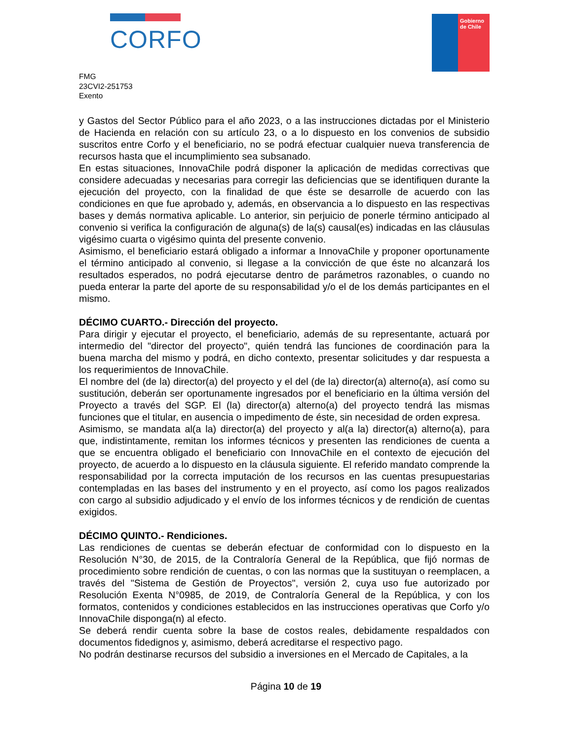CORFO
Gobierno
de Chile
FMG
23CVI2-251753
Exento
y Gastos del Sector Público para el año 2023, o a las instrucciones dictadas por el Ministerio de Hacienda en relación con su artículo 23, o a lo dispuesto en los convenios de subsidio suscritos entre Corfo y el beneficiario, no se podrá efectuar cualquier nueva transferencia de recursos hasta que el incumplimiento sea subsanado.
En estas situaciones, InnovaChile podrá disponer la aplicación de medidas correctivas que considere adecuadas y necesarias para corregir las deficiencias que se identifiquen durante la ejecución del proyecto, con la finalidad de que éste se desarrolle de acuerdo con las condiciones en que fue aprobado y, además, en observancia a lo dispuesto en las respectivas bases y demás normativa aplicable. Lo anterior, sin perjuicio de ponerle término anticipado al convenio si verifica la configuración de alguna(s) de la(s) causal(es) indicadas en las cláusulas vigésimo cuarta o vigésimo quinta del presente convenio.
Asimismo, el beneficiario estará obligado a informar a InnovaChile y proponer oportunamente el término anticipado al convenio, si llegase a la convicción de que éste no alcanzará los resultados esperados, no podrá ejecutarse dentro de parámetros razonables, o cuando no pueda enterar la parte del aporte de su responsabilidad y/o el de los demás participantes en el mismo.
DÉCIMO CUARTO.- Dirección del proyecto.
Para dirigir y ejecutar el proyecto, el beneficiario, además de su representante, actuará por intermedio del "director del proyecto", quién tendrá las funciones de coordinación para la buena marcha del mismo y podrá, en dicho contexto, presentar solicitudes y dar respuesta a los requerimientos de InnovaChile.
El nombre del (de la) director(a) del proyecto y el del (de la) director(a) alterno(a), así como su sustitución, deberán ser oportunamente ingresados por el beneficiario en la última versión del Proyecto a través del SGP. El (la) director(a) alterno(a) del proyecto tendrá las mismas funciones que el titular, en ausencia o impedimento de éste, sin necesidad de orden expresa.
Asimismo, se mandata al(a la) director(a) del proyecto y al(a la) director(a) alterno(a), para que, indistintamente, remitan los informes técnicos y presenten las rendiciones de cuenta a que se encuentra obligado el beneficiario con InnovaChile en el contexto de ejecución del proyecto, de acuerdo a lo dispuesto en la cláusula siguiente. El referido mandato comprende la responsabilidad por la correcta imputación de los recursos en las cuentas presupuestarias contempladas en las bases del instrumento y en el proyecto, así como los pagos realizados con cargo al subsidio adjudicado y el envío de los informes técnicos y de rendición de cuentas exigidos.
DÉCIMO QUINTO.- Rendiciones.
Las rendiciones de cuentas se deberán efectuar de conformidad con lo dispuesto en la Resolución N°30, de 2015, de la Contraloría General de la República, que fijó normas de procedimiento sobre rendición de cuentas, o con las normas que la sustituyan o reemplacen, a través del "Sistema de Gestión de Proyectos", versión 2, cuya uso fue autorizado por Resolución Exenta N°0985, de 2019, de Contraloría General de la República, y con los formatos, contenidos y condiciones establecidos en las instrucciones operativas que Corfo y/o InnovaChile disponga(n) al efecto.
Se deberá rendir cuenta sobre la base de costos reales, debidamente respaldados con documentos fidedignos y, asimismo, deberá acreditarse el respectivo pago.
No podrán destinarse recursos del subsidio a inversiones en el Mercado de Capitales, a la
Página 10 de 19